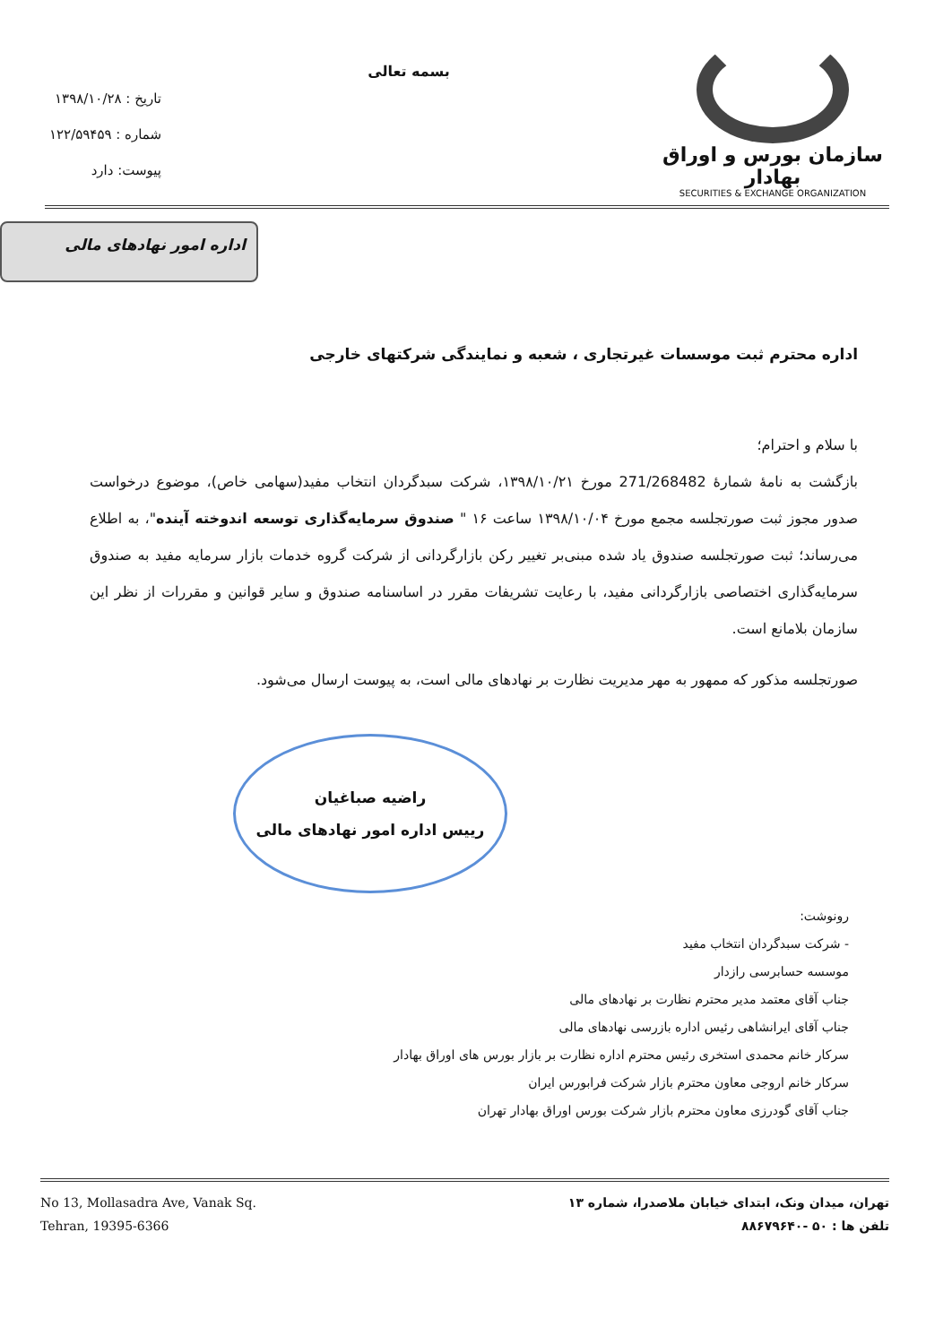سازمان بورس و اوراق بهادار
SECURITIES & EXCHANGE ORGANIZATION
بسمه تعالی
تاریخ : ۱۳۹۸/۱۰/۲۸
شماره : ۱۲۲/۵۹۴۵۹
پیوست: دارد
اداره امور نهادهای مالی
اداره محترم ثبت موسسات غیرتجاری ، شعبه و نمایندگی شرکتهای خارجی
با سلام و احترام؛
بازگشت به نامهٔ شمارهٔ 271/268482 مورخ ۱۳۹۸/۱۰/۲۱، شرکت سبدگردان انتخاب مفید(سهامی خاص)، موضوع درخواست صدور مجوز ثبت صورتجلسه مجمع مورخ ۱۳۹۸/۱۰/۰۴ ساعت ۱۶ " صندوق سرمایه‌گذاری توسعه اندوخته آینده"، به اطلاع می‌رساند؛ ثبت صورتجلسه صندوق یاد شده مبنی‌بر تغییر رکن بازارگردانی از شرکت گروه خدمات بازار سرمایه مفید به صندوق سرمایه‌گذاری اختصاصی بازارگردانی مفید، با رعایت تشریفات مقرر در اساسنامه صندوق و سایر قوانین و مقررات از نظر این سازمان بلامانع است.
صورتجلسه مذکور که ممهور به مهر مدیریت نظارت بر نهادهای مالی است، به پیوست ارسال می‌شود.
راضیه صباغیان
رییس اداره امور نهادهای مالی
رونوشت:
- شرکت سبدگردان انتخاب مفید
موسسه حسابرسی رازدار
جناب آقای معتمد مدیر محترم نظارت بر نهادهای مالی
جناب آقای ایرانشاهی رئیس اداره بازرسی نهادهای مالی
سرکار خانم محمدی استخری رئیس محترم اداره نظارت بر بازار بورس های اوراق بهادار
سرکار خانم اروجی معاون محترم بازار شرکت فرابورس ایران
جناب آقای گودرزی معاون محترم بازار شرکت بورس اوراق بهادار تهران
No 13, Mollasadra Ave, Vanak Sq.
Tehran, 19395-6366
تهران، میدان ونک، ابتدای خیابان ملاصدرا، شماره ۱۳
تلفن ها : ۵۰ -۸۸۶۷۹۶۴۰